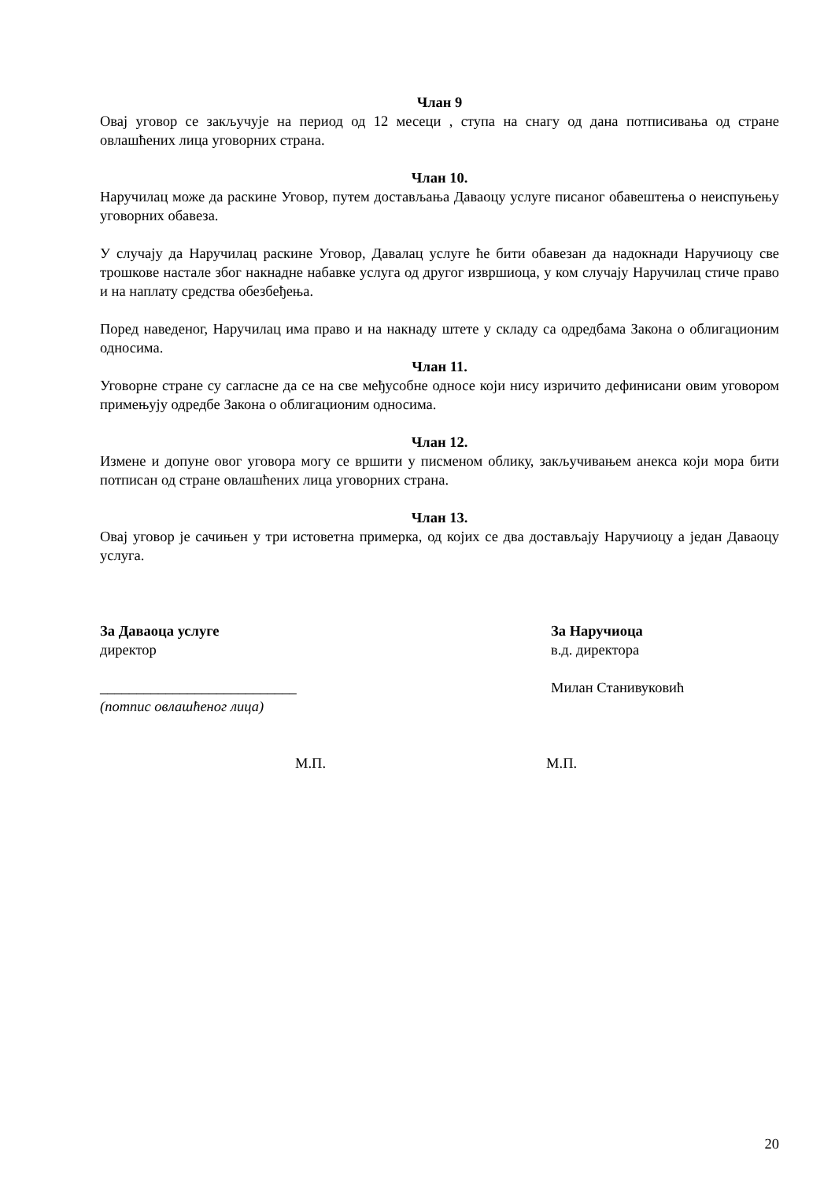Члан 9
Овај уговор се закључује на период од 12 месеци , ступа на снагу од дана потписивања од стране овлашћених лица уговорних страна.
Члан 10.
Наручилац може да раскине Уговор, путем достављања Даваоцу услуге писаног обавештења о неиспуњењу уговорних обавеза.
У случају да Наручилац раскине Уговор, Давалац услуге ће бити обавезан да надокнади Наручиоцу све трошкове настале због накнадне набавке услуга од другог извршиоца, у ком случају Наручилац стиче право и на наплату средства обезбеђења.
Поред наведеног, Наручилац има право и на накнаду штете у складу са одредбама Закона о облигационим односима.
Члан 11.
Уговорне стране су сагласне да се на све међусобне односе који нису изричито дефинисани овим уговором примењују одредбе Закона о облигационим односима.
Члан 12.
Измене и допуне овог уговора могу се вршити у писменом облику, закључивањем анекса који мора бити потписан од стране овлашћених лица уговорних страна.
Члан 13.
Овај уговор је сачињен у три истоветна примерка, од којих се два достављају Наручиоцу а један Даваоцу услуга.
За Даваоца услуге
директор
___________________________
(потпис овлашћеног лица)
За Наручиоца
в.д. директора
Милан Станивуковић
М.П. М.П.
20